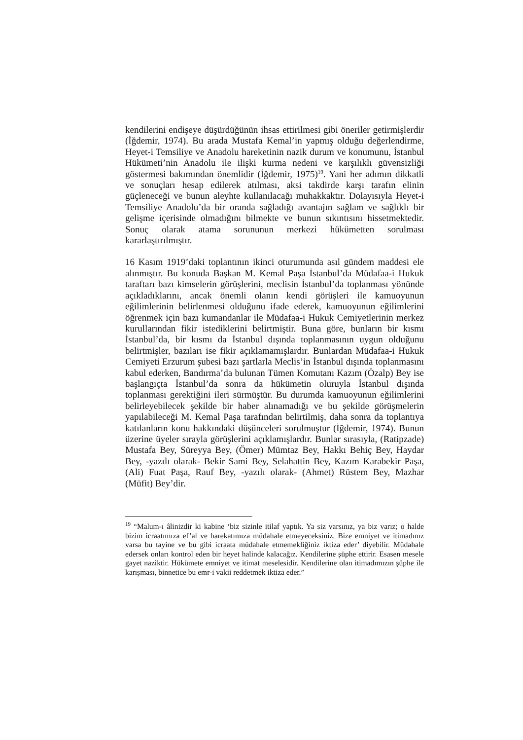kendilerini endişeye düşürdüğünün ihsas ettirilmesi gibi öneriler getirmişlerdir (İğdemir, 1974). Bu arada Mustafa Kemal’in yapmış olduğu değerlendirme, Heyet-i Temsiliye ve Anadolu hareketinin nazik durum ve konumunu, İstanbul Hükümeti’nin Anadolu ile ilişki kurma nedeni ve karşılıklı güvensizliği göstermesi bakımından önemlidir (İğdemir, 1975)<sup>19</sup>. Yani her adımın dikkatli ve sonuçları hesap edilerek atılması, aksi takdirde karşı tarafın elinin güçleneceği ve bunun aleyhte kullanılacağı muhakkaktır. Dolayısıyla Heyet-i Temsiliye Anadolu’da bir oranda sağladığı avantajın sağlam ve sağlıklı bir gelişme içerisinde olmadığını bilmekte ve bunun sıkıntısını hissetmektedir. Sonuç olarak atama sorununun merkezi hükümetten sorulması kararlaştırılmıştır.
16 Kasım 1919’daki toplantının ikinci oturumunda asıl gündem maddesi ele alınmıştır. Bu konuda Başkan M. Kemal Paşa İstanbul’da Müdafaa-i Hukuk taraftarı bazı kimselerin görüşlerini, meclisin İstanbul’da toplanması yönünde açıkladıklarını, ancak önemli olanın kendi görüşleri ile kamuoyunun eğilimlerinin belirlenmesi olduğunu ifade ederek, kamuoyunun eğilimlerini öğrenmek için bazı kumandanlar ile Müdafaa-i Hukuk Cemiyetlerinin merkez kurullarından fikir istediklerini belirtmiştir. Buna göre, bunların bir kısmı İstanbul’da, bir kısmı da İstanbul dışında toplanmasının uygun olduğunu belirtmişler, bazıları ise fikir açıklamamışlardır. Bunlardan Müdafaa-i Hukuk Cemiyeti Erzurum şubesi bazı şartlarla Meclis’in İstanbul dışında toplanmasını kabul ederken, Bandırma’da bulunan Tümen Komutanı Kazım (Özalp) Bey ise başlangıçta İstanbul’da sonra da hükümetin oluruyla İstanbul dışında toplanması gerektiğini ileri sürmüştür. Bu durumda kamuoyunun eğilimlerini belirleyebilecek şekilde bir haber alınamadığı ve bu şekilde görüşmelerin yapılabileceği M. Kemal Paşa tarafından belirtilmiş, daha sonra da toplantıya katılanların konu hakkındaki düşünceleri sorulmuştur (İğdemir, 1974). Bunun üzerine üyeler sırayla görüşlerini açıklamışlardır. Bunlar sırasıyla, (Ratipzade) Mustafa Bey, Süreyya Bey, (Ömer) Mümtaz Bey, Hakkı Behiç Bey, Haydar Bey, -yazılı olarak- Bekir Sami Bey, Selahattin Bey, Kazım Karabekir Paşa, (Ali) Fuat Paşa, Rauf Bey, -yazılı olarak- (Ahmet) Rüstem Bey, Mazhar (Müfit) Bey’dir.
<sup>19</sup> “Malum-ı âlinizdir ki kabine ‘biz sizinle itilaf yaptık. Ya siz varsınız, ya biz varız; o halde bizim icraatımıza ef’al ve harekatımıza müdahale etmeyeceksiniz. Bize emniyet ve itimadınız varsa bu tayine ve bu gibi icraata müdahale etmemekliğiniz iktiza eder’ diyebilir. Müdahale edersek onları kontrol eden bir heyet halinde kalacağız. Kendilerine şüphe ettirir. Esasen mesele gayet naziktir. Hükümete emniyet ve itimat meselesidir. Kendilerine olan itimadımızın şüphe ile karışması, binnetice bu emr-i vakii reddetmek iktiza eder.”